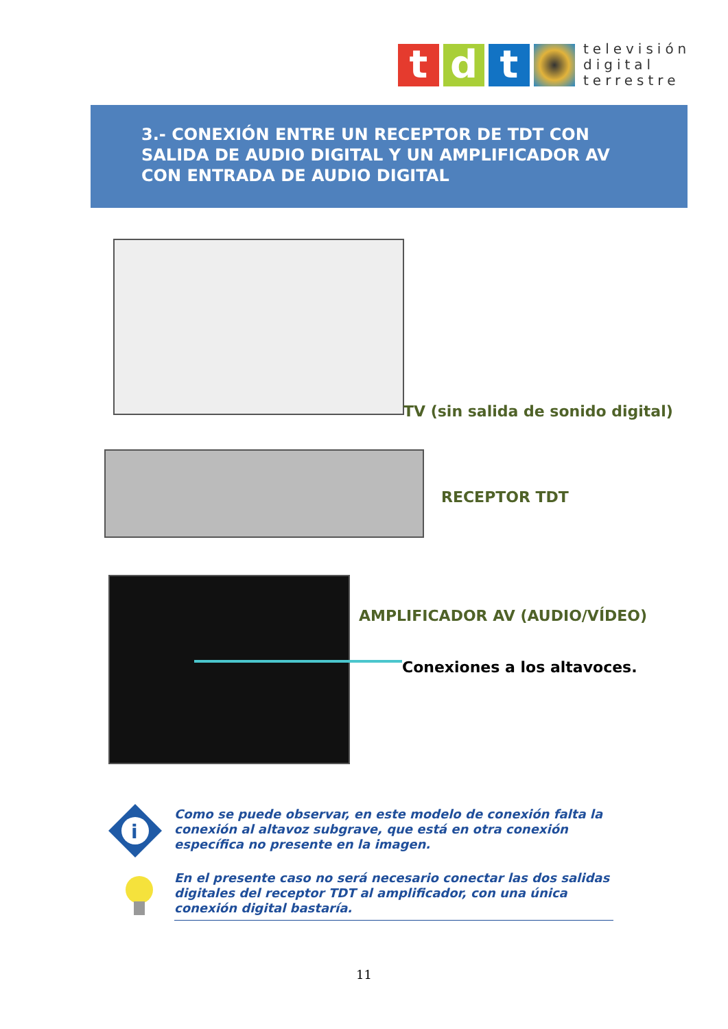t d t
televisión
digital
terrestre
3.- CONEXIÓN ENTRE UN RECEPTOR DE TDT CON SALIDA DE AUDIO DIGITAL Y UN AMPLIFICADOR AV CON ENTRADA DE AUDIO DIGITAL
TV (sin salida de sonido digital)
RECEPTOR TDT
AMPLIFICADOR AV (AUDIO/VÍDEO)
Conexiones a los altavoces.
i
Como se puede observar, en este modelo de conexión falta la conexión al altavoz subgrave, que está en otra conexión específica no presente en la imagen.
En el presente caso no será necesario conectar las dos salidas digitales del receptor TDT al amplificador, con una única conexión digital bastaría.
11